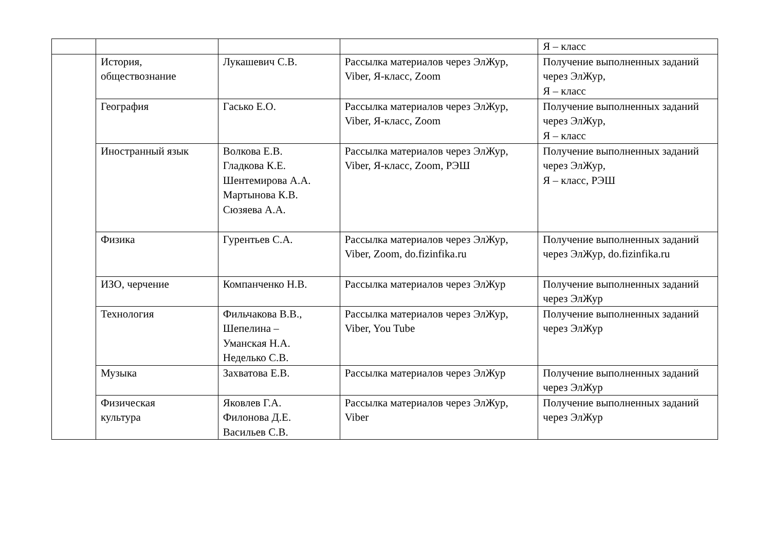| | | | | Я – класс |
| | История, обществознание | Лукашевич С.В. | Рассылка материалов через ЭлЖур, Viber, Я-класс, Zoom | Получение выполненных заданий через ЭлЖур, Я – класс |
| | География | Гасько Е.О. | Рассылка материалов через ЭлЖур, Viber, Я-класс, Zoom | Получение выполненных заданий через ЭлЖур, Я – класс |
| | Иностранный язык | Волкова Е.В. Гладкова К.Е. Шентемирова А.А. Мартынова К.В. Сюзяева А.А. | Рассылка материалов через ЭлЖур, Viber, Я-класс, Zoom, РЭШ | Получение выполненных заданий через ЭлЖур, Я – класс, РЭШ |
| | Физика | Гурентьев С.А. | Рассылка материалов через ЭлЖур, Viber, Zoom, do.fizinfika.ru | Получение выполненных заданий через ЭлЖур, do.fizinfika.ru |
| | ИЗО, черчение | Компанченко Н.В. | Рассылка материалов через ЭлЖур | Получение выполненных заданий через ЭлЖур |
| | Технология | Фильчакова В.В., Шепелина – Уманская Н.А. Неделько С.В. | Рассылка материалов через ЭлЖур, Viber, You Tube | Получение выполненных заданий через ЭлЖур |
| | Музыка | Захватова Е.В. | Рассылка материалов через ЭлЖур | Получение выполненных заданий через ЭлЖур |
| | Физическая культура | Яковлев Г.А. Филонова Д.Е. Васильев С.В. | Рассылка материалов через ЭлЖур, Viber | Получение выполненных заданий через ЭлЖур |